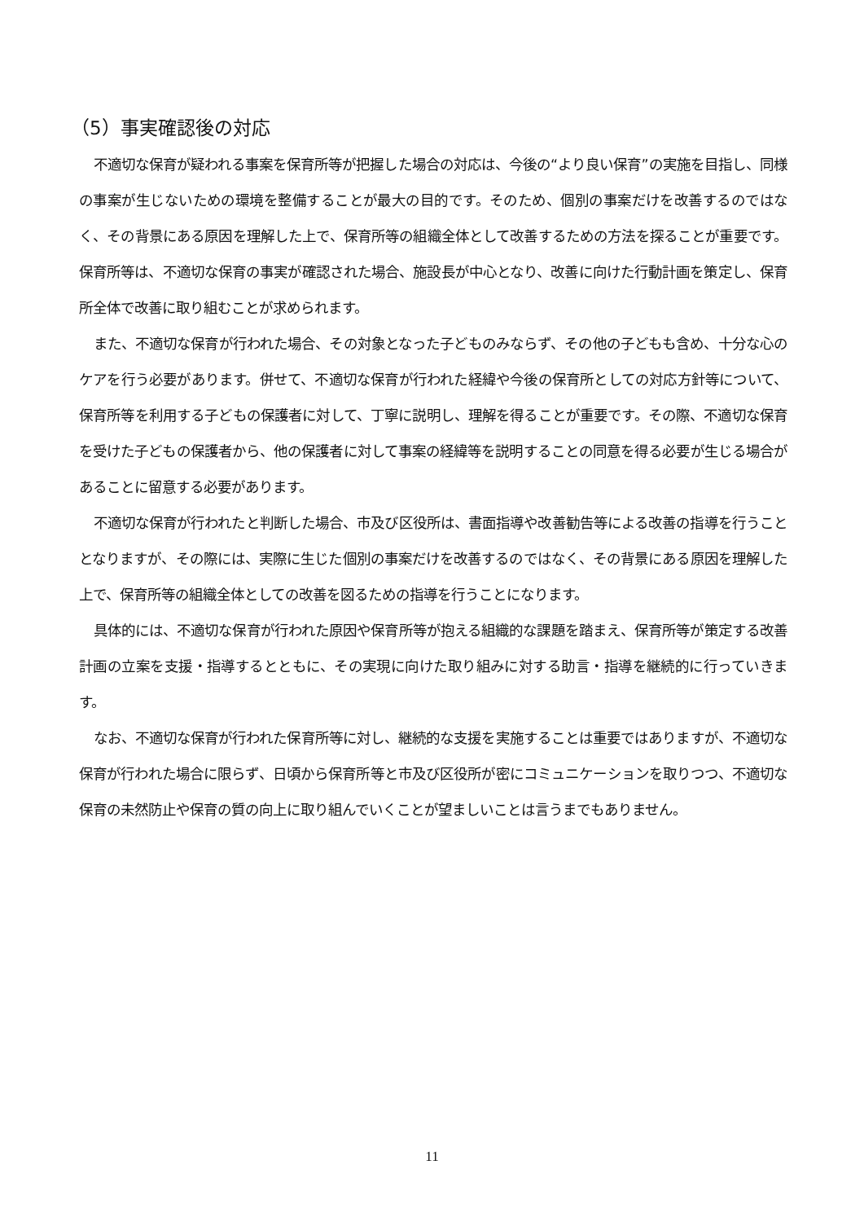（5）事実確認後の対応
不適切な保育が疑われる事案を保育所等が把握した場合の対応は、今後の“より良い保育”の実施を目指し、同様の事案が生じないための環境を整備することが最大の目的です。そのため、個別の事案だけを改善するのではなく、その背景にある原因を理解した上で、保育所等の組織全体として改善するための方法を探ることが重要です。保育所等は、不適切な保育の事実が確認された場合、施設長が中心となり、改善に向けた行動計画を策定し、保育所全体で改善に取り組むことが求められます。
また、不適切な保育が行われた場合、その対象となった子どものみならず、その他の子どもも含め、十分な心のケアを行う必要があります。併せて、不適切な保育が行われた経緯や今後の保育所としての対応方針等について、保育所等を利用する子どもの保護者に対して、丁寧に説明し、理解を得ることが重要です。その際、不適切な保育を受けた子どもの保護者から、他の保護者に対して事案の経緯等を説明することの同意を得る必要が生じる場合があることに留意する必要があります。
不適切な保育が行われたと判断した場合、市及び区役所は、書面指導や改善勧告等による改善の指導を行うこととなりますが、その際には、実際に生じた個別の事案だけを改善するのではなく、その背景にある原因を理解した上で、保育所等の組織全体としての改善を図るための指導を行うことになります。
具体的には、不適切な保育が行われた原因や保育所等が抱える組織的な課題を踏まえ、保育所等が策定する改善計画の立案を支援・指導するとともに、その実現に向けた取り組みに対する助言・指導を継続的に行っていきます。
なお、不適切な保育が行われた保育所等に対し、継続的な支援を実施することは重要ではありますが、不適切な保育が行われた場合に限らず、日頃から保育所等と市及び区役所が密にコミュニケーションを取りつつ、不適切な保育の未然防止や保育の質の向上に取り組んでいくことが望ましいことは言うまでもありません。
11